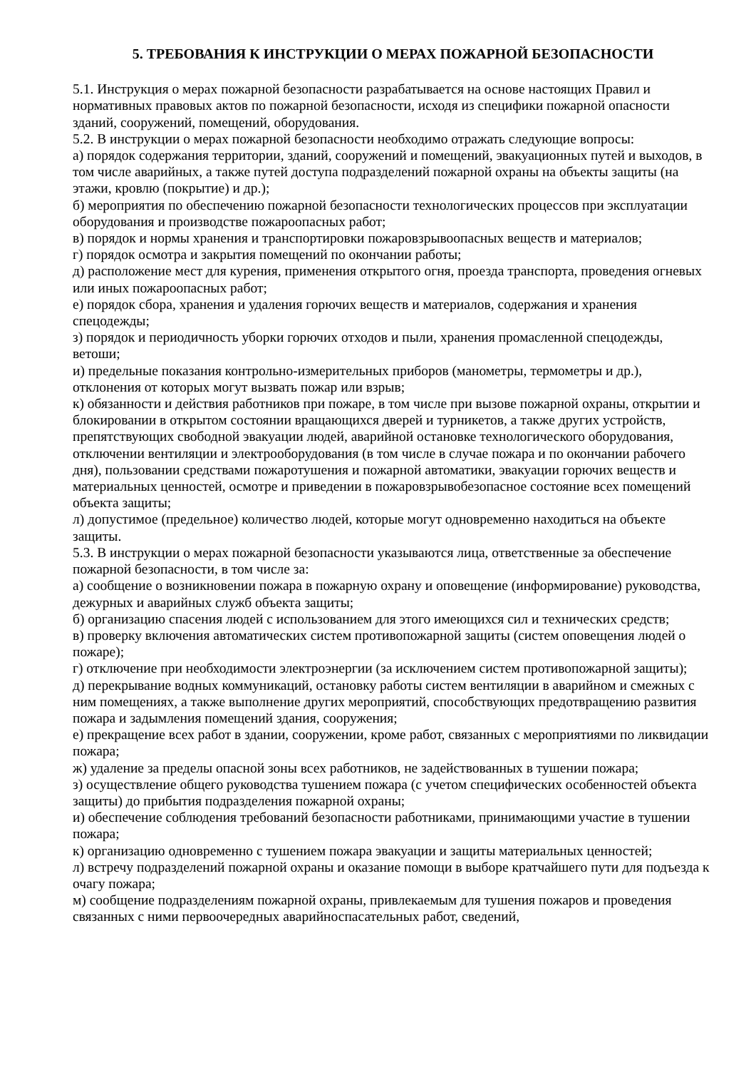5. ТРЕБОВАНИЯ К ИНСТРУКЦИИ О МЕРАХ ПОЖАРНОЙ БЕЗОПАСНОСТИ
5.1. Инструкция о мерах пожарной безопасности разрабатывается на основе настоящих Правил и нормативных правовых актов по пожарной безопасности, исходя из специфики пожарной опасности зданий, сооружений, помещений, оборудования.
5.2. В инструкции о мерах пожарной безопасности необходимо отражать следующие вопросы:
а) порядок содержания территории, зданий, сооружений и помещений, эвакуационных путей и выходов, в том числе аварийных, а также путей доступа подразделений пожарной охраны на объекты защиты (на этажи, кровлю (покрытие) и др.);
б) мероприятия по обеспечению пожарной безопасности технологических процессов при эксплуатации оборудования и производстве пожароопасных работ;
в) порядок и нормы хранения и транспортировки пожаровзрывоопасных веществ и материалов;
г) порядок осмотра и закрытия помещений по окончании работы;
д) расположение мест для курения, применения открытого огня, проезда транспорта, проведения огневых или иных пожароопасных работ;
е) порядок сбора, хранения и удаления горючих веществ и материалов, содержания и хранения спецодежды;
з) порядок и периодичность уборки горючих отходов и пыли, хранения промасленной спецодежды, ветоши;
и) предельные показания контрольно-измерительных приборов (манометры, термометры и др.), отклонения от которых могут вызвать пожар или взрыв;
к) обязанности и действия работников при пожаре, в том числе при вызове пожарной охраны, открытии и блокировании в открытом состоянии вращающихся дверей и турникетов, а также других устройств, препятствующих свободной эвакуации людей, аварийной остановке технологического оборудования, отключении вентиляции и электрооборудования (в том числе в случае пожара и по окончании рабочего дня), пользовании средствами пожаротушения и пожарной автоматики, эвакуации горючих веществ и материальных ценностей, осмотре и приведении в пожаровзрывобезопасное состояние всех помещений объекта защиты;
л) допустимое (предельное) количество людей, которые могут одновременно находиться на объекте защиты.
5.3. В инструкции о мерах пожарной безопасности указываются лица, ответственные за обеспечение пожарной безопасности, в том числе за:
а) сообщение о возникновении пожара в пожарную охрану и оповещение (информирование) руководства, дежурных и аварийных служб объекта защиты;
б) организацию спасения людей с использованием для этого имеющихся сил и технических средств;
в) проверку включения автоматических систем противопожарной защиты (систем оповещения людей о пожаре);
г) отключение при необходимости электроэнергии (за исключением систем противопожарной защиты);
д) перекрывание водных коммуникаций, остановку работы систем вентиляции в аварийном и смежных с ним помещениях, а также выполнение других мероприятий, способствующих предотвращению развития пожара и задымления помещений здания, сооружения;
е) прекращение всех работ в здании, сооружении, кроме работ, связанных с мероприятиями по ликвидации пожара;
ж) удаление за пределы опасной зоны всех работников, не задействованных в тушении пожара;
з) осуществление общего руководства тушением пожара (с учетом специфических особенностей объекта защиты) до прибытия подразделения пожарной охраны;
и) обеспечение соблюдения требований безопасности работниками, принимающими участие в тушении пожара;
к) организацию одновременно с тушением пожара эвакуации и защиты материальных ценностей;
л) встречу подразделений пожарной охраны и оказание помощи в выборе кратчайшего пути для подъезда к очагу пожара;
м) сообщение подразделениям пожарной охраны, привлекаемым для тушения пожаров и проведения связанных с ними первоочередных аварийноспасательных работ, сведений,